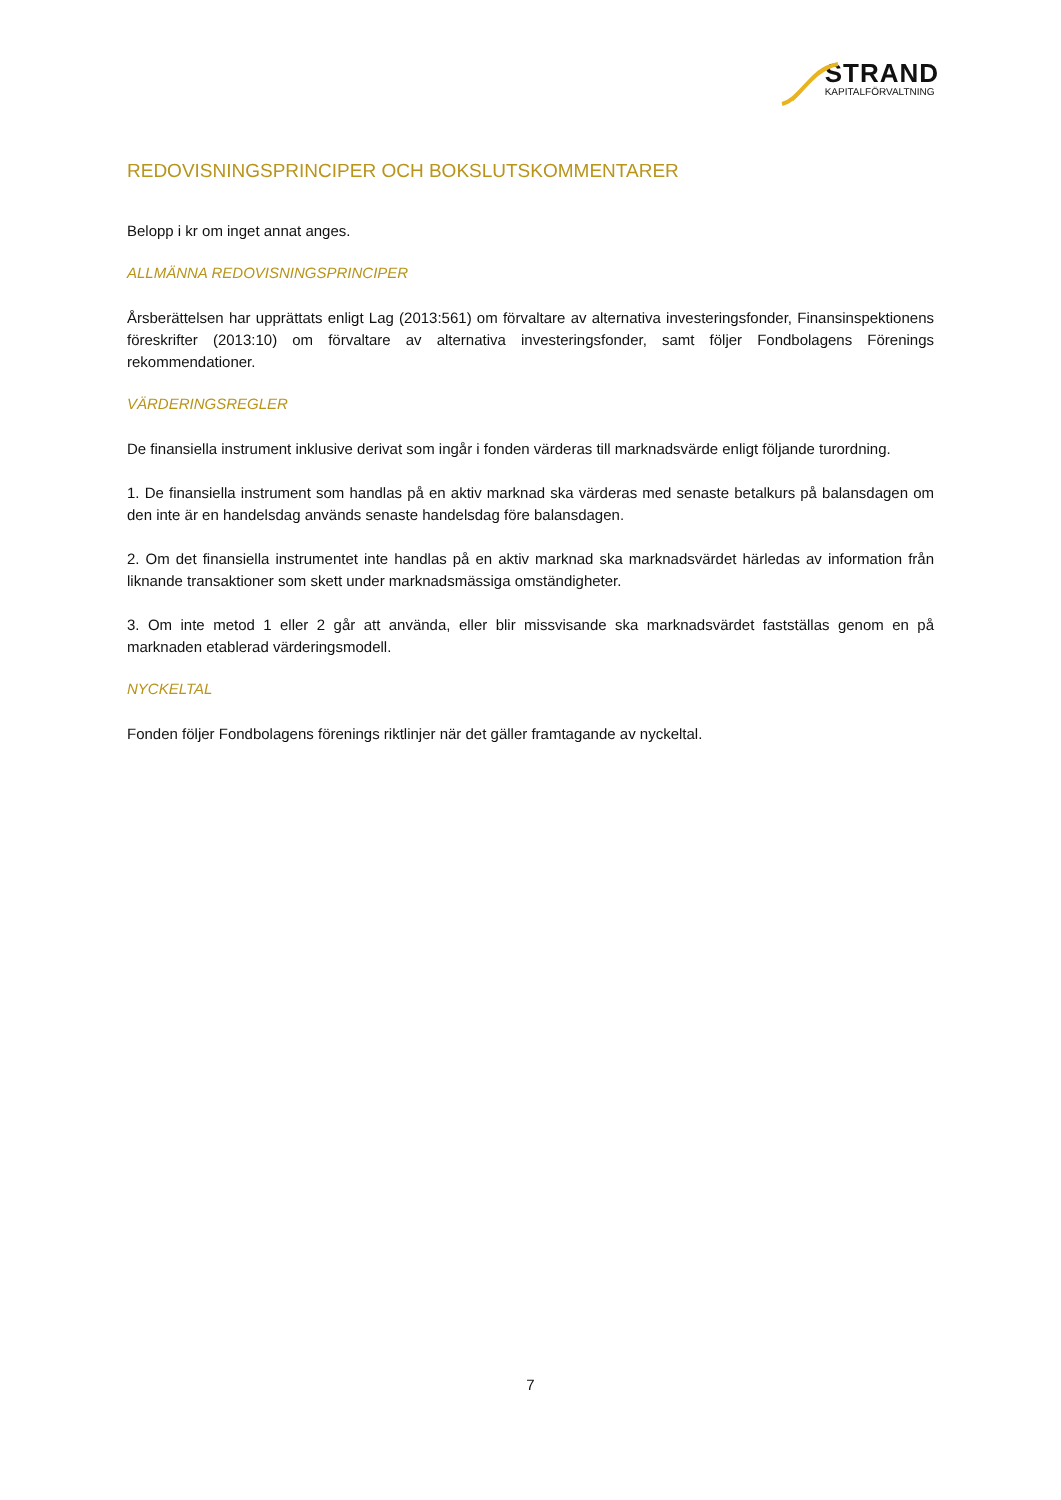STRAND
KAPITALFÖRVALTNING
REDOVISNINGSPRINCIPER OCH BOKSLUTSKOMMENTARER
Belopp i kr om inget annat anges.
ALLMÄNNA REDOVISNINGSPRINCIPER
Årsberättelsen har upprättats enligt Lag (2013:561) om förvaltare av alternativa investeringsfonder, Finansinspektionens föreskrifter (2013:10) om förvaltare av alternativa investeringsfonder, samt följer Fondbolagens Förenings rekommendationer.
VÄRDERINGSREGLER
De finansiella instrument inklusive derivat som ingår i fonden värderas till marknadsvärde enligt följande turordning.
1. De finansiella instrument som handlas på en aktiv marknad ska värderas med senaste betalkurs på balansdagen om den inte är en handelsdag används senaste handelsdag före balansdagen.
2. Om det finansiella instrumentet inte handlas på en aktiv marknad ska marknadsvärdet härledas av information från liknande transaktioner som skett under marknadsmässiga omständigheter.
3. Om inte metod 1 eller 2 går att använda, eller blir missvisande ska marknadsvärdet fastställas genom en på marknaden etablerad värderingsmodell.
NYCKELTAL
Fonden följer Fondbolagens förenings riktlinjer när det gäller framtagande av nyckeltal.
7